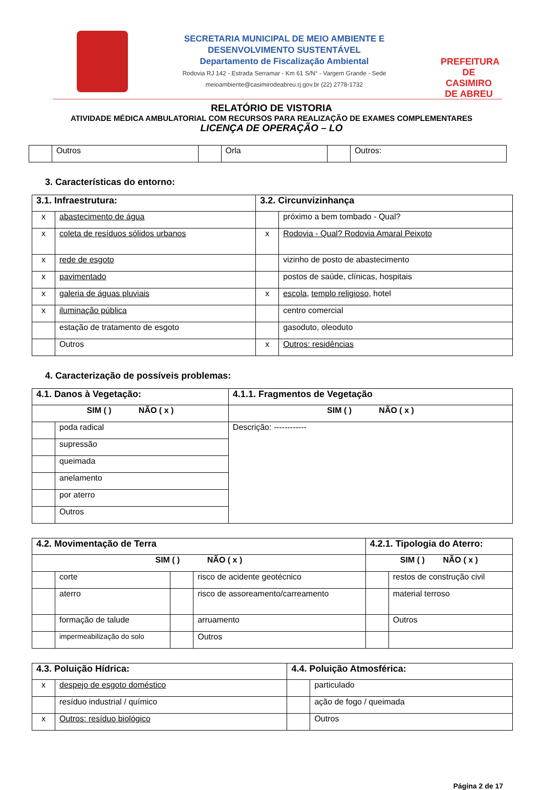SECRETARIA MUNICIPAL DE MEIO AMBIENTE E
DESENVOLVIMENTO SUSTENTÁVEL
Departamento de Fiscalização Ambiental
Rodovia RJ 142 - Estrada Serramar - Km 61 S/N° - Vargem Grande - Sede
meioambiente@casimirodeabreu.rj.gov.br (22) 2778-1732
PREFEITURA DE
CASIMIRO DE ABREU
RELATÓRIO DE VISTORIA
ATIVIDADE MÉDICA AMBULATORIAL COM RECURSOS PARA REALIZAÇÃO DE EXAMES COMPLEMENTARES
LICENÇA DE OPERAÇÃO – LO
| | Outros | | Orla | | Outros: |
3. Características do entorno:
| 3.1. Infraestrutura: | | 3.2. Circunvizinhança | |
| x | abastecimento de água | | próximo a bem tombado - Qual? |
| x | coleta de resíduos sólidos urbanos | x | Rodovia - Qual? Rodovia Amaral Peixoto |
| x | rede de esgoto | | vizinho de posto de abastecimento |
| x | pavimentado | | postos de saúde, clínicas, hospitais |
| x | galeria de águas pluviais | x | escola , templo religioso , hotel |
| x | iluminação pública | | centro comercial |
| | estação de tratamento de esgoto | | gasoduto, oleoduto |
| | Outros | x | Outros: residências |
4. Caracterização de possíveis problemas:
| 4.1. Danos à Vegetação: | | 4.1.1. Fragmentos de Vegetação |
| SIM ( ) NÃO ( x ) | | SIM ( ) NÃO ( x ) |
| | poda radical | Descrição: ------------ |
| | supressão | |
| | queimada | |
| | anelamento | |
| | por aterro | |
| | Outros | |
| 4.2. Movimentação de Terra | | | | 4.2.1. Tipologia do Aterro: | |
| SIM ( ) NÃO ( x ) | | | | SIM ( ) NÃO ( x ) | |
| | corte | | risco de acidente geotécnico | | restos de construção civil |
| | aterro | | risco de assoreamento/carreamento | | material terroso |
| | formação de talude | | arruamento | | Outros |
| | impermeabilização do solo | | Outros | | |
| 4.3. Poluição Hídrica: | | 4.4. Poluição Atmosférica: | |
| x | despejo de esgoto doméstico | | particulado |
| | resíduo industrial / químico | | ação de fogo / queimada |
| x | Outros: resíduo biológico | | Outros |
Página 2 de 17